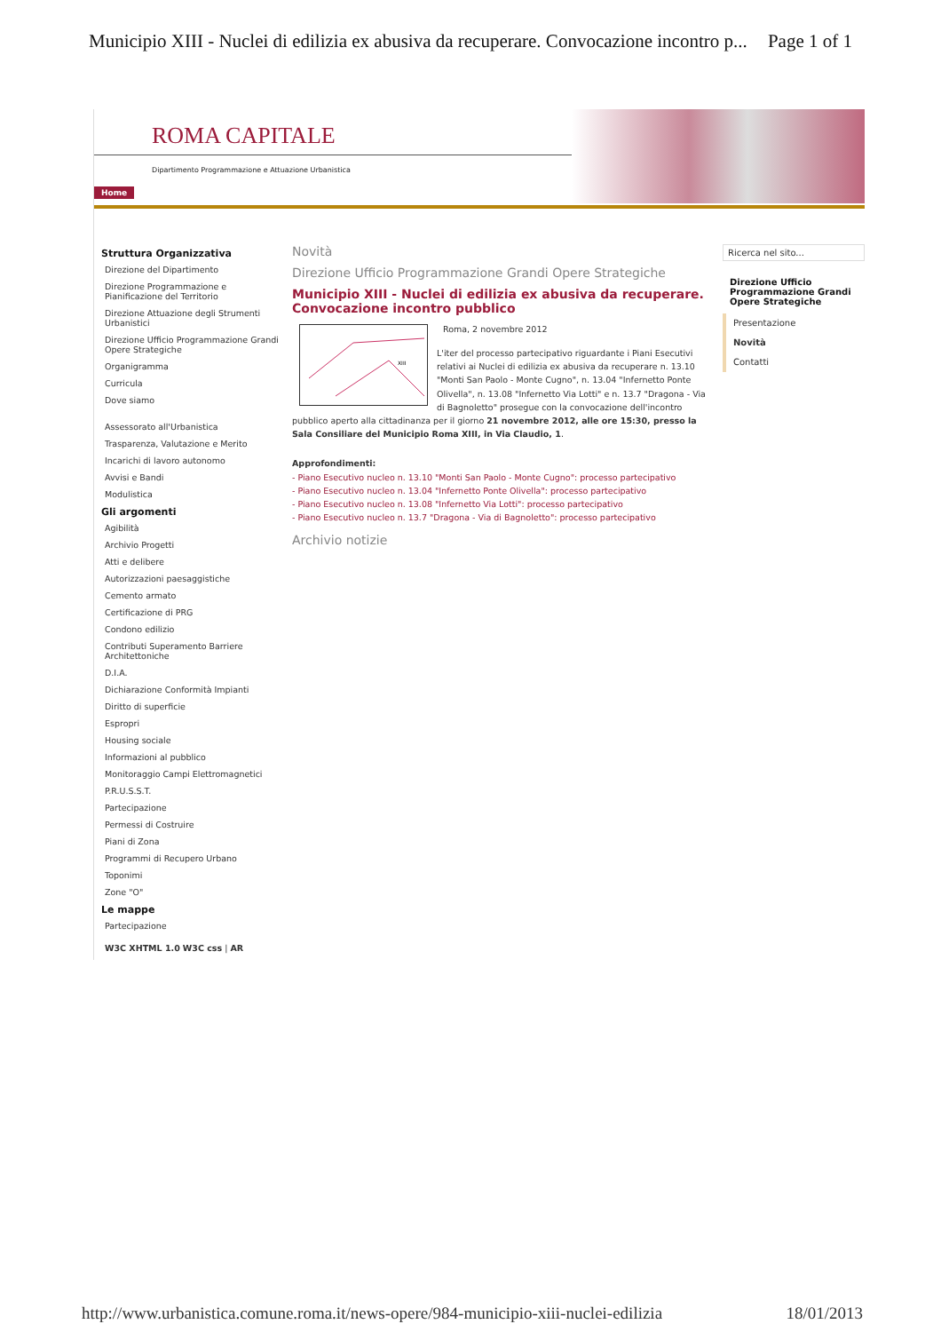Municipio XIII - Nuclei di edilizia ex abusiva da recuperare. Convocazione incontro p... Page 1 of 1
ROMA CAPITALE
Dipartimento Programmazione e Attuazione Urbanistica
Home
Struttura Organizzativa
Direzione del Dipartimento
Direzione Programmazione e Pianificazione del Territorio
Direzione Attuazione degli Strumenti Urbanistici
Direzione Ufficio Programmazione Grandi Opere Strategiche
Organigramma
Curricula
Dove siamo
Assessorato all'Urbanistica
Trasparenza, Valutazione e Merito
Incarichi di lavoro autonomo
Avvisi e Bandi
Modulistica
Gli argomenti
Agibilità
Archivio Progetti
Atti e delibere
Autorizzazioni paesaggistiche
Cemento armato
Certificazione di PRG
Condono edilizio
Contributi Superamento Barriere Architettoniche
D.I.A.
Dichiarazione Conformità Impianti
Diritto di superficie
Espropri
Housing sociale
Informazioni al pubblico
Monitoraggio Campi Elettromagnetici
P.R.U.S.S.T.
Partecipazione
Permessi di Costruire
Piani di Zona
Programmi di Recupero Urbano
Toponimi
Zone "O"
Le mappe
Partecipazione
W3C XHTML 1.0 W3C css | AR
Novità
Direzione Ufficio Programmazione Grandi Opere Strategiche
Municipio XIII - Nuclei di edilizia ex abusiva da recuperare. Convocazione incontro pubblico
XIII
Roma, 2 novembre 2012
L'iter del processo partecipativo riguardante i Piani Esecutivi relativi ai Nuclei di edilizia ex abusiva da recuperare n. 13.10 "Monti San Paolo - Monte Cugno", n. 13.04 "Infernetto Ponte Olivella", n. 13.08 "Infernetto Via Lotti" e n. 13.7 "Dragona - Via di Bagnoletto" prosegue con la convocazione dell'incontro pubblico aperto alla cittadinanza per il giorno 21 novembre 2012, alle ore 15:30, presso la Sala Consiliare del Municipio Roma XIII, in Via Claudio, 1.
Approfondimenti:
- Piano Esecutivo nucleo n. 13.10 "Monti San Paolo - Monte Cugno": processo partecipativo
- Piano Esecutivo nucleo n. 13.04 "Infernetto Ponte Olivella": processo partecipativo
- Piano Esecutivo nucleo n. 13.08 "Infernetto Via Lotti": processo partecipativo
- Piano Esecutivo nucleo n. 13.7 "Dragona - Via di Bagnoletto": processo partecipativo
Archivio notizie
Ricerca nel sito...
Direzione Ufficio Programmazione Grandi Opere Strategiche
Presentazione
Novità
Contatti
http://www.urbanistica.comune.roma.it/news-opere/984-municipio-xiii-nuclei-edilizia 18/01/2013